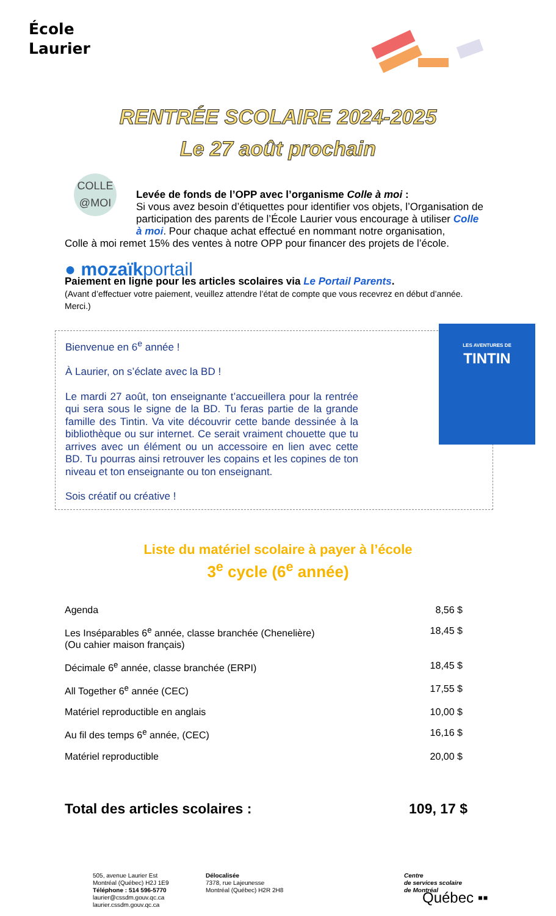École
Laurier
RENTRÉE SCOLAIRE 2024-2025
Le 27 août prochain
COLLE
@MOI
Levée de fonds de l’OPP avec l’organisme Colle à moi :
Si vous avez besoin d’étiquettes pour identifier vos objets, l’Organisation de participation des parents de l’École Laurier vous encourage à utiliser Colle à moi. Pour chaque achat effectué en nommant notre organisation,
Colle à moi remet 15% des ventes à notre OPP pour financer des projets de l’école.
● mozaïkportail
Paiement en ligne pour les articles scolaires via Le Portail Parents.
(Avant d’effectuer votre paiement, veuillez attendre l’état de compte que vous recevrez en début d’année. Merci.)
LES AVENTURES DE
TINTIN
Bienvenue en 6<sup>e</sup> année !
À Laurier, on s’éclate avec la BD !
Le mardi 27 août, ton enseignante t’accueillera pour la rentrée qui sera sous le signe de la BD. Tu feras partie de la grande famille des Tintin. Va vite découvrir cette bande dessinée à la bibliothèque ou sur internet. Ce serait vraiment chouette que tu arrives avec un élément ou un accessoire en lien avec cette BD. Tu pourras ainsi retrouver les copains et les copines de ton niveau et ton enseignante ou ton enseignant.
Sois créatif ou créative !
Liste du matériel scolaire à payer à l’école
3<sup>e</sup> cycle (6<sup>e</sup> année)
| Agenda | 8,56 $ |
| Les Inséparables 6<sup>e</sup> année, classe branchée (Chenelière) (Ou cahier maison français) | 18,45 $ |
| Décimale 6<sup>e</sup> année, classe branchée (ERPI) | 18,45 $ |
| All Together 6<sup>e</sup> année (CEC) | 17,55 $ |
| Matériel reproductible en anglais | 10,00 $ |
| Au fil des temps 6<sup>e</sup> année, (CEC) | 16,16 $ |
| Matériel reproductible | 20,00 $ |
Total des articles scolaires : 109, 17 $
505, avenue Laurier Est
Montréal (Québec) H2J 1E9
Téléphone : 514 596-5770
laurier@cssdm.gouv.qc.ca
laurier.cssdm.gouv.qc.ca
Délocalisée
7378, rue Lajeunesse
Montréal (Québec) H2R 2H8
Centre
de services scolaire
de Montréal
Québec ▪▪